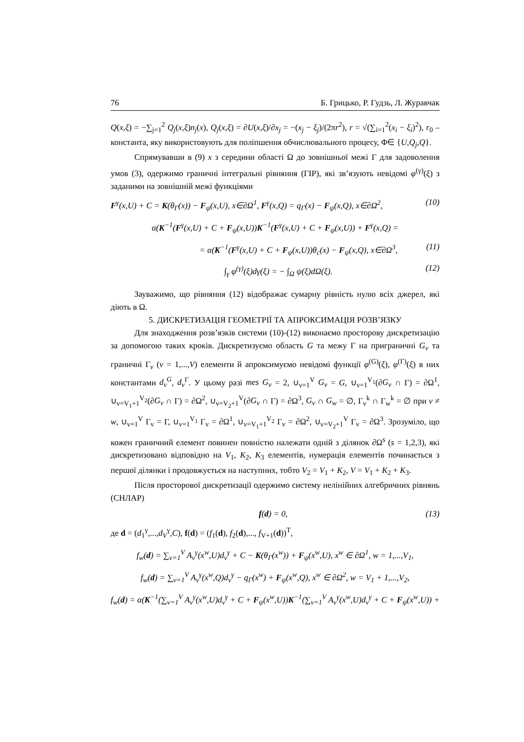76 Б. Грицько, Р. Гудзь, Л. Журавчак
Q(x,ξ) = −∑<sub>j=1</sub><sup>2</sup> Q<sub>j</sub>(x,ξ)n<sub>j</sub>(x), Q<sub>j</sub>(x,ξ) = ∂U(x,ξ)/∂x<sub>j</sub> = −(x<sub>j</sub> − ξ<sub>j</sub>)/(2πr<sup>2</sup>), r = √(∑<sub>i=1</sub><sup>2</sup>(x<sub>i</sub> − ξ<sub>i</sub>)<sup>2</sup>), r<sub>0</sub> – константа, яку використовують для поліпшення обчислювального процесу, Φ∈ {U,Q<sub>j</sub>,Q}.
Спрямувавши в (9) x з середини області Ω до зовнішньої межі Γ для задоволення умов (3), одержимо граничні інтегральні рівняння (ГІР), які зв’язують невідомі φ<sup>(γ)</sup>(ξ) з заданими на зовнішній межі функціями
F<sup>γ</sup>(x,U) + C = K(θ<sub>Γ</sub>(x)) − F<sub>ψ</sub>(x,U), x∈∂Ω<sup>1</sup>, F<sup>γ</sup>(x,Q) = q<sub>Γ</sub>(x) − F<sub>ψ</sub>(x,Q), x∈∂Ω<sup>2</sup>, (10)
α(K<sup>−1</sup>(F<sup>γ</sup>(x,U) + C + F<sub>ψ</sub>(x,U))K<sup>−1</sup>(F<sup>γ</sup>(x,U) + C + F<sub>ψ</sub>(x,U)) + F<sup>γ</sup>(x,Q) =
= α(K<sup>−1</sup>(F<sup>γ</sup>(x,U) + C + F<sub>ψ</sub>(x,U))θ<sub>c</sub>(x) − F<sub>ψ</sub>(x,Q), x∈∂Ω<sup>3</sup>, (11)
∫<sub>γ</sub> φ<sup>(γ)</sup>(ξ)dγ(ξ) = − ∫<sub>Ω</sub> ψ(ξ)d Ω(ξ). (12)
Зауважимо, що рівняння (12) відображає сумарну рівність нулю всіх джерел, які діють в Ω.
5. ДИСКРЕТИЗАЦІЯ ГЕОМЕТРІЇ ТА АПРОКСИМАЦІЯ РОЗВ’ЯЗКУ
Для знаходження розв’язків системи (10)-(12) виконаємо просторову дискретизацію за допомогою таких кроків. Дискретизуємо область G та межу Γ на приграничні G<sub>v</sub> та граничні Γ<sub>v</sub> (v = 1,...,V) елементи й апроксимуємо невідомі функції φ<sup>(G)</sup>(ξ), φ<sup>(Γ)</sup>(ξ) в них константами d<sub>v</sub><sup>G</sup>, d<sub>v</sub><sup>Γ</sup>. У цьому разі mes G<sub>v</sub> = 2, ∪<sub>v=1</sub><sup>V</sup> G<sub>v</sub> = G, ∪<sub>v=1</sub><sup>V<sub>1</sub></sup>(∂G<sub>v</sub> ∩ Γ) = ∂Ω<sup>1</sup>, ∪<sub>v=V<sub>1</sub>+1</sub><sup>V<sub>2</sub></sup>(∂G<sub>v</sub> ∩ Γ) = ∂Ω<sup>2</sup>, ∪<sub>v=V<sub>2</sub>+1</sub><sup>V</sup>(∂G<sub>v</sub> ∩ Γ) = ∂Ω<sup>3</sup>, G<sub>v</sub> ∩ G<sub>w</sub> = ∅, Γ<sub>v</sub><sup>k</sup> ∩ Γ<sub>w</sub><sup>k</sup> = ∅ при v ≠ w, ∪<sub>v=1</sub><sup>V</sup> Γ<sub>v</sub> = Γ, ∪<sub>v=1</sub><sup>V<sub>1</sub></sup> Γ<sub>v</sub> = ∂Ω<sup>1</sup>, ∪<sub>v=V<sub>1</sub>+1</sub><sup>V<sub>2</sub></sup> Γ<sub>v</sub> = ∂Ω<sup>2</sup>, ∪<sub>v=V<sub>2</sub>+1</sub><sup>V</sup> Γ<sub>v</sub> = ∂Ω<sup>3</sup>. Зрозуміло, що кожен граничний елемент повинен повністю належати одній з ділянок ∂Ω<sup>s</sup> (s = 1,2,3), які дискретизовано відповідно на V<sub>1</sub>, K<sub>2</sub>, K<sub>3</sub> елементів, нумерація елементів починається з першої ділянки і продовжується на наступних, тобто V<sub>2</sub> = V<sub>1</sub> + K<sub>2</sub>, V = V<sub>1</sub> + K<sub>2</sub> + K<sub>3</sub>.
Після просторової дискретизації одержимо систему нелінійних алгебричних рівнянь (СНЛАР)
f(d) = 0, (13)
де d = (d<sub>1</sub><sup>γ</sup>,...,d<sub>V</sub><sup>γ</sup>,C), f(d) = (f<sub>1</sub>(d), f<sub>2</sub>(d),..., f<sub>V+1</sub>(d))<sup>T</sup>,
f<sub>w</sub>(d) = ∑<sub>v=1</sub><sup>V</sup> A<sub>v</sub><sup>γ</sup>(x<sup>w</sup>,U)d<sub>v</sub><sup>γ</sup> + C − K(θ<sub>Γ</sub>(x<sup>w</sup>)) + F<sub>ψ</sub>(x<sup>w</sup>,U), x<sup>w</sup> ∈ ∂Ω<sup>1</sup>, w = 1,...,V<sub>1</sub>,
f<sub>w</sub>(d) = ∑<sub>v=1</sub><sup>V</sup> A<sub>v</sub><sup>γ</sup>(x<sup>w</sup>,Q)d<sub>v</sub><sup>γ</sup> − q<sub>Γ</sub>(x<sup>w</sup>) + F<sub>ψ</sub>(x<sup>w</sup>,Q), x<sup>w</sup> ∈ ∂Ω<sup>2</sup>, w = V<sub>1</sub> + 1,...,V<sub>2</sub>,
f<sub>w</sub>(d) = α(K<sup>−1</sup>(∑<sub>v=1</sub><sup>V</sup> A<sub>v</sub><sup>γ</sup>(x<sup>w</sup>,U)d<sub>v</sub><sup>γ</sup> + C + F<sub>ψ</sub>(x<sup>w</sup>,U))K<sup>−1</sup>(∑<sub>v=1</sub><sup>V</sup> A<sub>v</sub><sup>γ</sup>(x<sup>w</sup>,U)d<sub>v</sub><sup>γ</sup> + C + F<sub>ψ</sub>(x<sup>w</sup>,U)) +